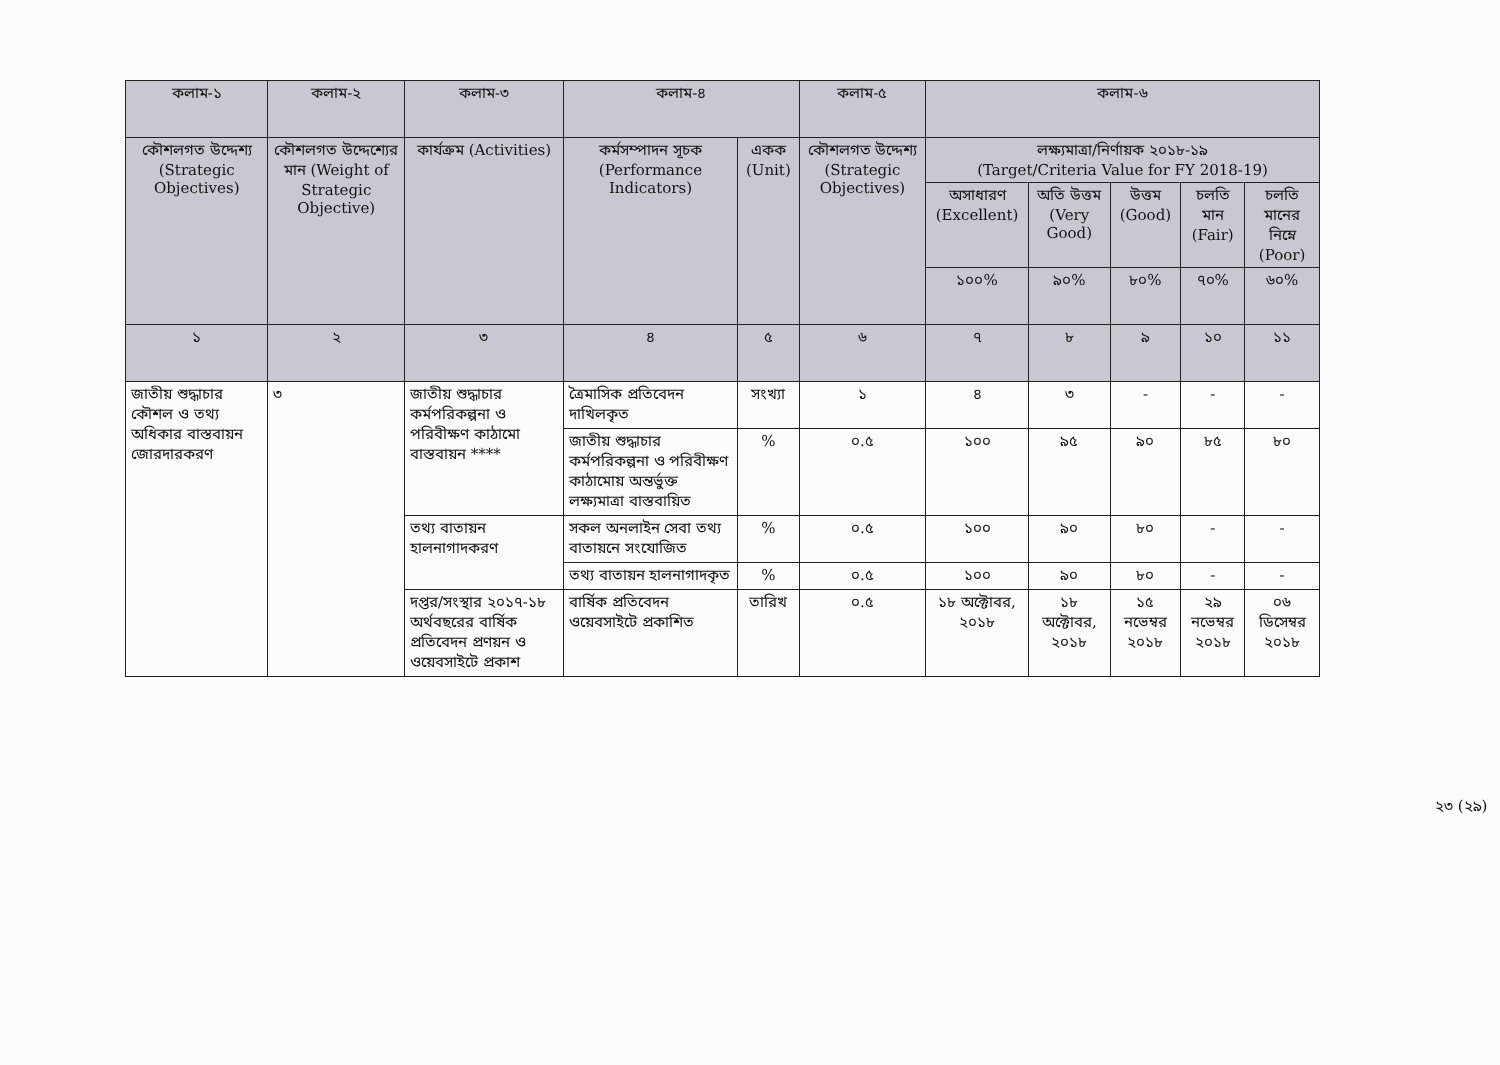| কলাম-১ | কলাম-২ | কলাম-৩ | কলাম-৪ | | কলাম-৫ | কলাম-৬ | | | | |
| --- | --- | --- | --- | --- | --- | --- | --- | --- | --- | --- |
| কৌশলগত উদ্দেশ্য (Strategic Objectives) | কৌশলগত উদ্দেশ্যের মান (Weight of Strategic Objective) | কার্যক্রম (Activities) | কর্মসম্পাদন সূচক (Performance Indicators) | একক (Unit) | কৌশলগত উদ্দেশ্য (Strategic Objectives) | লক্ষ্যমাত্রা/নির্ণায়ক ২০১৮-১৯ (Target/Criteria Value for FY 2018-19) | | | | |
| | | | | | | অসাধারণ (Excellent) | অতি উত্তম (Very Good) | উত্তম (Good) | চলতি মান (Fair) | চলতি মানের নিম্নে (Poor) |
| | | | | | | ১০০% | ৯০% | ৮০% | ৭০% | ৬০% |
| ১ | ২ | ৩ | ৪ | ৫ | ৬ | ৭ | ৮ | ৯ | ১০ | ১১ |
| জাতীয় শুদ্ধাচার কৌশল ও তথ্য অধিকার বাস্তবায়ন জোরদারকরণ | ৩ | জাতীয় শুদ্ধাচার কর্মপরিকল্পনা ও পরিবীক্ষণ কাঠামো বাস্তবায়ন **** | ত্রৈমাসিক প্রতিবেদন দাখিলকৃত | সংখ্যা | ১ | ৪ | ৩ | - | - | - |
| | | | জাতীয় শুদ্ধাচার কর্মপরিকল্পনা ও পরিবীক্ষণ কাঠামোয় অন্তর্ভুক্ত লক্ষ্যমাত্রা বাস্তবায়িত | % | ০.৫ | ১০০ | ৯৫ | ৯০ | ৮৫ | ৮০ |
| | | তথ্য বাতায়ন হালনাগাদকরণ | সকল অনলাইন সেবা তথ্য বাতায়নে সংযোজিত | % | ০.৫ | ১০০ | ৯০ | ৮০ | - | - |
| | | | তথ্য বাতায়ন হালনাগাদকৃত | % | ০.৫ | ১০০ | ৯০ | ৮০ | - | - |
| | | দপ্তর/সংস্থার ২০১৭-১৮ অর্থবছরের বার্ষিক প্রতিবেদন প্রণয়ন ও ওয়েবসাইটে প্রকাশ | বার্ষিক প্রতিবেদন ওয়েবসাইটে প্রকাশিত | তারিখ | ০.৫ | ১৮ অক্টোবর, ২০১৮ | ১৮ অক্টোবর, ২০১৮ | ১৫ নভেম্বর ২০১৮ | ২৯ নভেম্বর ২০১৮ | ০৬ ডিসেম্বর ২০১৮ |
২৩ (২৯)